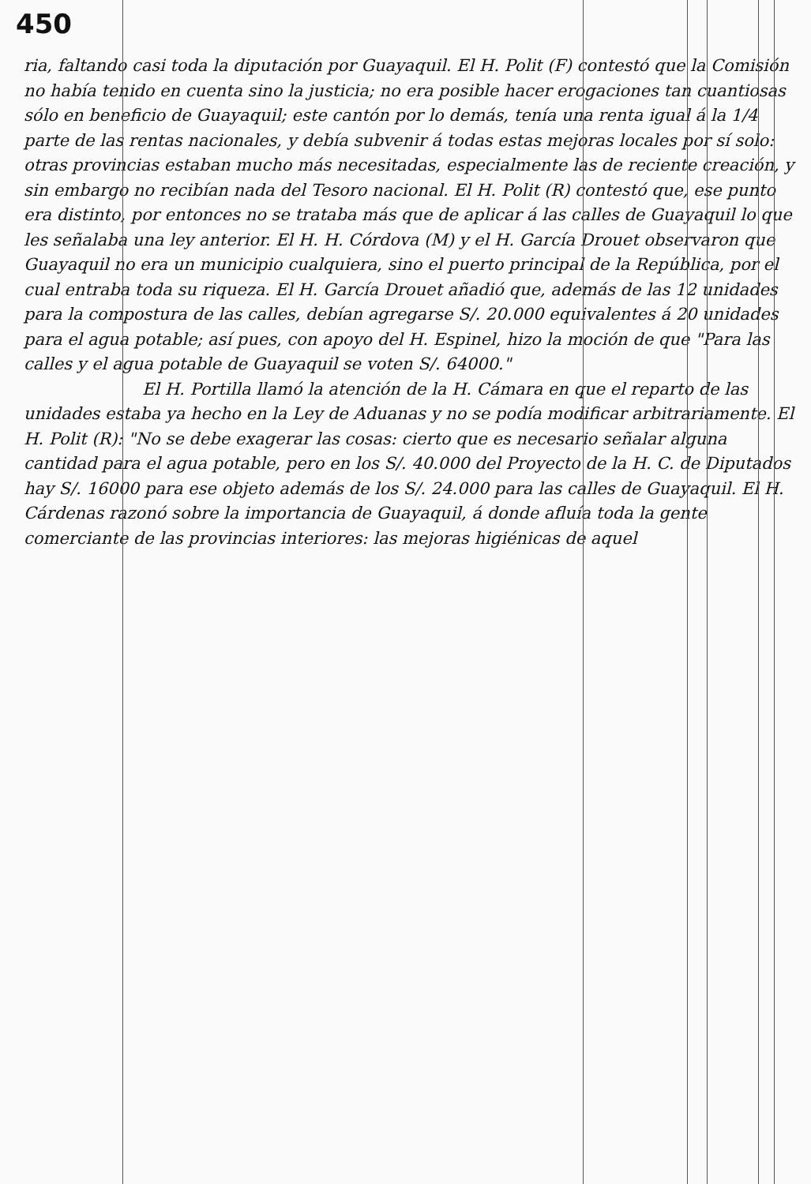450
ria, faltando casi toda la diputación por Guayaquil. El H. Polit (F) contestó que la Comisión no había tenido en cuenta sino la justicia; no era posible hacer erogaciones tan cuantiosas sólo en beneficio de Guayaquil; este cantón por lo demás, tenía una renta igual á la 1/4 parte de las rentas nacionales, y debía subvenir á todas estas mejoras locales por sí solo: otras provincias estaban mucho más necesitadas, especialmente las de reciente creación, y sin embargo no recibían nada del Tesoro nacional. El H. Polit (R) contestó que, ese punto era distinto, por entonces no se trataba más que de aplicar á las calles de Guayaquil lo que les señalaba una ley anterior. El H. H. Córdova (M) y el H. García Drouet observaron que Guayaquil no era un municipio cualquiera, sino el puerto principal de la República, por el cual entraba toda su riqueza. El H. García Drouet añadió que, además de las 12 unidades para la compostura de las calles, debían agregarse S/. 20.000 equivalentes á 20 unidades para el agua potable; así pues, con apoyo del H. Espinel, hizo la moción de que "Para las calles y el agua potable de Guayaquil se voten S/. 64000."
El H. Portilla llamó la atención de la H. Cámara en que el reparto de las unidades estaba ya hecho en la Ley de Aduanas y no se podía modificar arbitrariamente. El H. Polit (R): "No se debe exagerar las cosas: cierto que es necesario señalar alguna cantidad para el agua potable, pero en los S/. 40.000 del Proyecto de la H. C. de Diputados hay S/. 16000 para ese objeto además de los S/. 24.000 para las calles de Guayaquil. El H. Cárdenas razonó sobre la importancia de Guayaquil, á donde afluía toda la gente comerciante de las provincias interiores: las mejoras higiénicas de aquel